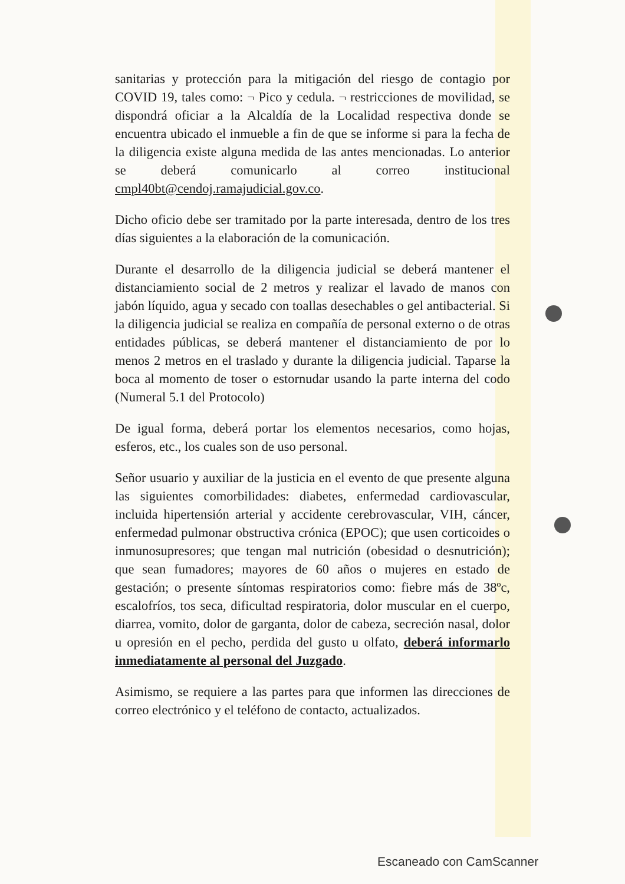sanitarias y protección para la mitigación del riesgo de contagio por COVID 19, tales como: ¬ Pico y cedula. ¬ restricciones de movilidad, se dispondrá oficiar a la Alcaldía de la Localidad respectiva donde se encuentra ubicado el inmueble a fin de que se informe si para la fecha de la diligencia existe alguna medida de las antes mencionadas. Lo anterior se deberá comunicarlo al correo institucional cmpl40bt@cendoj.ramajudicial.gov.co.
Dicho oficio debe ser tramitado por la parte interesada, dentro de los tres días siguientes a la elaboración de la comunicación.
Durante el desarrollo de la diligencia judicial se deberá mantener el distanciamiento social de 2 metros y realizar el lavado de manos con jabón líquido, agua y secado con toallas desechables o gel antibacterial. Si la diligencia judicial se realiza en compañía de personal externo o de otras entidades públicas, se deberá mantener el distanciamiento de por lo menos 2 metros en el traslado y durante la diligencia judicial. Taparse la boca al momento de toser o estornudar usando la parte interna del codo (Numeral 5.1 del Protocolo)
De igual forma, deberá portar los elementos necesarios, como hojas, esferos, etc., los cuales son de uso personal.
Señor usuario y auxiliar de la justicia en el evento de que presente alguna las siguientes comorbilidades: diabetes, enfermedad cardiovascular, incluida hipertensión arterial y accidente cerebrovascular, VIH, cáncer, enfermedad pulmonar obstructiva crónica (EPOC); que usen corticoides o inmunosupresores; que tengan mal nutrición (obesidad o desnutrición); que sean fumadores; mayores de 60 años o mujeres en estado de gestación; o presente síntomas respiratorios como: fiebre más de 38ºc, escalofríos, tos seca, dificultad respiratoria, dolor muscular en el cuerpo, diarrea, vomito, dolor de garganta, dolor de cabeza, secreción nasal, dolor u opresión en el pecho, perdida del gusto u olfato, deberá informarlo inmediatamente al personal del Juzgado.
Asimismo, se requiere a las partes para que informen las direcciones de correo electrónico y el teléfono de contacto, actualizados.
Escaneado con CamScanner